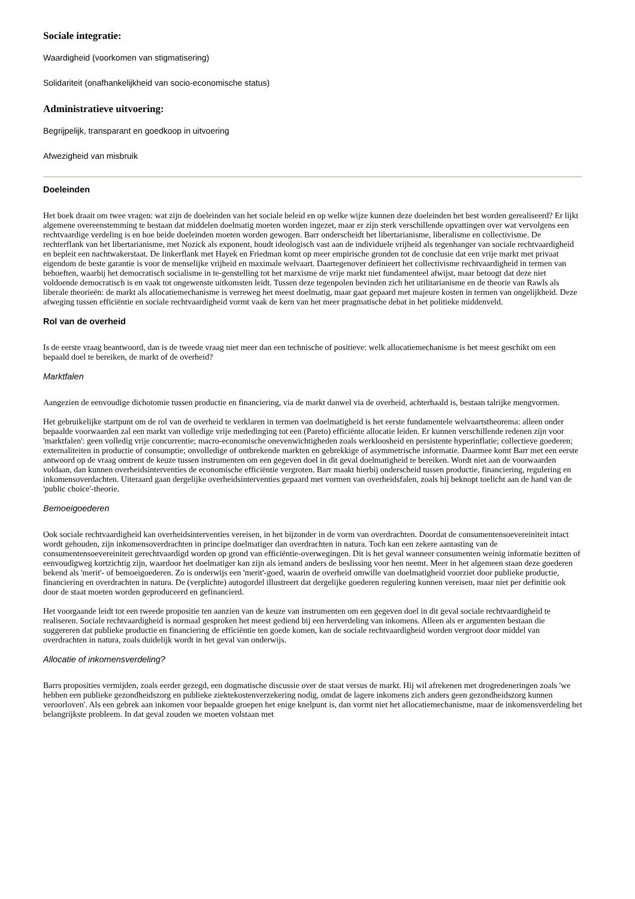Sociale integratie:
Waardigheid (voorkomen van stigmatisering)
Solidariteit (onafhankelijkheid van socio-economische status)
Administratieve uitvoering:
Begrijpelijk, transparant en goedkoop in uitvoering
Afwezigheid van misbruik
Doeleinden
Het boek draait om twee vragen: wat zijn de doeleinden van het sociale beleid en op welke wijze kunnen deze doeleinden het best worden gerealiseerd? Er lijkt algemene overeenstemming te bestaan dat middelen doelmatig moeten worden ingezet, maar er zijn sterk verschillende opvattingen over wat vervolgens een rechtvaardige verdeling is en hoe beide doeleinden moeten worden gewogen. Barr onderscheidt het libertarianisme, liberalisme en collectivisme. De rechterflank van het libertarianisme, met Nozick als exponent, houdt ideologisch vast aan de individuele vrijheid als tegenhanger van sociale rechtvaardigheid en bepleit een nachtwakerstaat. De linkerflank met Hayek en Friedman komt op meer empirische gronden tot de conclusie dat een vrije markt met privaat eigendom de beste garantie is voor de menselijke vrijheid en maximale welvaart. Daartegenover definieert het collectivisme rechtvaardigheid in termen van behoeften, waarbij het democratisch socialisme in te-genstelling tot het marxisme de vrije markt niet fundamenteel afwijst, maar betoogt dat deze niet voldoende democratisch is en vaak tot ongewenste uitkomsten leidt. Tussen deze tegenpolen bevinden zich het utilitarianisme en de theorie van Rawls als liberale theorieën: de markt als allocatiemechanisme is verreweg het meest doelmatig, maar gaat gepaard met majeure kosten in termen van ongelijkheid. Deze afweging tussen efficiëntie en sociale rechtvaardigheid vormt vaak de kern van het meer pragmatische debat in het politieke middenveld.
Rol van de overheid
Is de eerste vraag beantwoord, dan is de tweede vraag niet meer dan een technische of positieve: welk allocatiemechanisme is het meest geschikt om een bepaald doel te bereiken, de markt of de overheid?
Marktfalen
Aangezien de eenvoudige dichotomie tussen productie en financiering, via de markt danwel via de overheid, achterhaald is, bestaan talrijke mengvormen.
Het gebruikelijke startpunt om de rol van de overheid te verklaren in termen van doelmatigheid is het eerste fundamentele welvaartstheorema: alleen onder bepaalde voorwaarden zal een markt van volledige vrije mededinging tot een (Pareto) efficiënte allocatie leiden. Er kunnen verschillende redenen zijn voor 'marktfalen': geen volledig vrije concurrentie; macro-economische onevenwichtigheden zoals werkloosheid en persistente hyperinflatie; collectieve goederen; externaliteiten in productie of consumptie; onvolledige of ontbrekende markten en gebrekkige of asymmetrische informatie. Daarmee komt Barr met een eerste antwoord op de vraag omtrent de keuze tussen instrumenten om een gegeven doel in dit geval doelmatigheid te bereiken. Wordt niet aan de voorwaarden voldaan, dan kunnen overheidsinterventies de economische efficiëntie vergroten. Barr maakt hierbij onderscheid tussen productie, financiering, regulering en inkomensoverdachten. Uiteraard gaan dergelijke overheidsinterventies gepaard met vormen van overheidsfalen, zoals hij beknopt toelicht aan de hand van de 'public choice'-theorie.
Bemoeigoederen
Ook sociale rechtvaardigheid kan overheidsinterventies vereisen, in het bijzonder in de vorm van overdrachten. Doordat de consumentensoevereiniteit intact wordt gehouden, zijn inkomensoverdrachten in principe doelmatiger dan overdrachten in natura. Toch kan een zekere aantasting van de consumentensoevereiniteit gerechtvaardigd worden op grond van efficiëntie-overwegingen. Dit is het geval wanneer consumenten weinig informatie bezitten of eenvoudigweg kortzichtig zijn, waardoor het doelmatiger kan zijn als iemand anders de beslissing voor hen neemt. Meer in het algemeen staan deze goederen bekend als 'merit'- of bemoeigoederen. Zo is onderwijs een 'merit'-goed, waarin de overheid omwille van doelmatigheid voorziet door publieke productie, financiering en overdrachten in natura. De (verplichte) autogordel illustreert dat dergelijke goederen regulering kunnen vereisen, maar niet per definitie ook door de staat moeten worden geproduceerd en gefinancierd.
Het voorgaande leidt tot een tweede propositie ten aanzien van de keuze van instrumenten om een gegeven doel in dit geval sociale rechtvaardigheid te realiseren. Sociale rechtvaardigheid is normaal gesproken het meest gediend bij een herverdeling van inkomens. Alleen als er argumenten bestaan die suggereren dat publieke productie en financiering de efficiëntie ten goede komen, kan de sociale rechtvaardigheid worden vergroot door middel van overdrachten in natura, zoals duidelijk wordt in het geval van onderwijs.
Allocatie of inkomensverdeling?
Barrs proposities vermijden, zoals eerder gezegd, een dogmatische discussie over de staat versus de markt. Hij wil afrekenen met drogredeneringen zoals 'we hebben een publieke gezondheidszorg en publieke ziektekostenverzekering nodig, omdat de lagere inkomens zich anders geen gezondheidszorg kunnen veroorloven'. Als een gebrek aan inkomen voor bepaalde groepen het enige knelpunt is, dan vormt niet het allocatiemechanisme, maar de inkomensverdeling het belangrijkste probleem. In dat geval zouden we moeten volstaan met